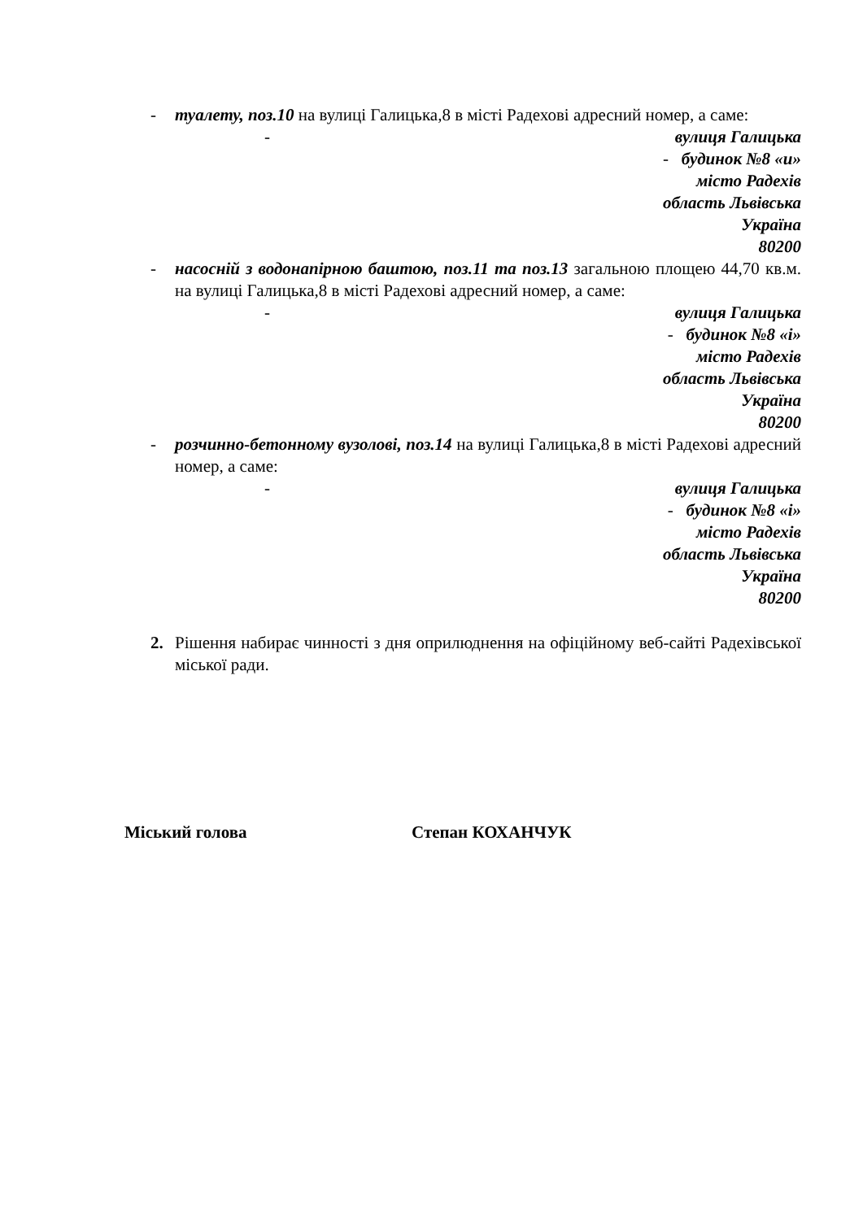- туалету, поз.10 на вулиці Галицька,8 в місті Радехові адресний номер, а саме:
- вулиця Галицька
- будинок №8 «и»
місто Радехів
область Львівська
Україна
80200
- насосній з водонапірною баштою, поз.11 та поз.13 загальною площею 44,70 кв.м. на вулиці Галицька,8 в місті Радехові адресний номер, а саме:
- вулиця Галицька
- будинок №8 «і»
місто Радехів
область Львівська
Україна
80200
- розчинно-бетонному вузолові, поз.14 на вулиці Галицька,8 в місті Радехові адресний номер, а саме:
- вулиця Галицька
- будинок №8 «і»
місто Радехів
область Львівська
Україна
80200
2. Рішення набирає чинності з дня оприлюднення на офіційному веб-сайті Радехівської міської ради.
Міський голова Степан КОХАНЧУК